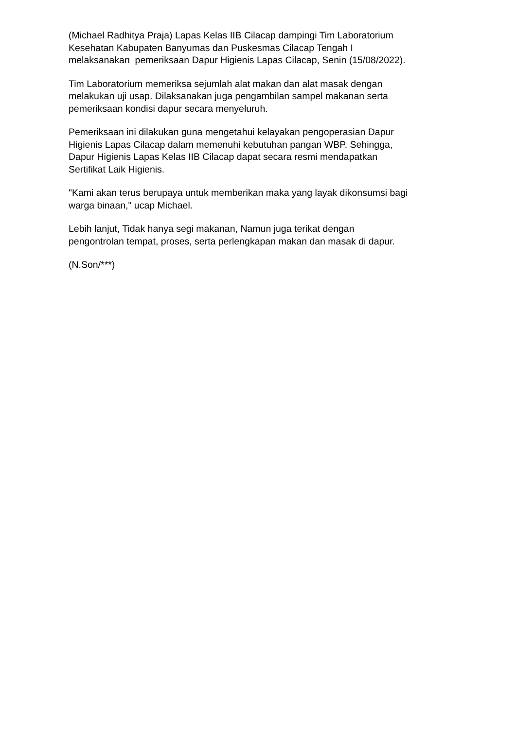(Michael Radhitya Praja) Lapas Kelas IIB Cilacap dampingi Tim Laboratorium
Kesehatan Kabupaten Banyumas dan Puskesmas Cilacap Tengah I
melaksanakan pemeriksaan Dapur Higienis Lapas Cilacap, Senin (15/08/2022).
Tim Laboratorium memeriksa sejumlah alat makan dan alat masak dengan
melakukan uji usap. Dilaksanakan juga pengambilan sampel makanan serta
pemeriksaan kondisi dapur secara menyeluruh.
Pemeriksaan ini dilakukan guna mengetahui kelayakan pengoperasian Dapur
Higienis Lapas Cilacap dalam memenuhi kebutuhan pangan WBP. Sehingga,
Dapur Higienis Lapas Kelas IIB Cilacap dapat secara resmi mendapatkan
Sertifikat Laik Higienis.
"Kami akan terus berupaya untuk memberikan maka yang layak dikonsumsi bagi
warga binaan," ucap Michael.
Lebih lanjut, Tidak hanya segi makanan, Namun juga terikat dengan
pengontrolan tempat, proses, serta perlengkapan makan dan masak di dapur.
(N.Son/***)